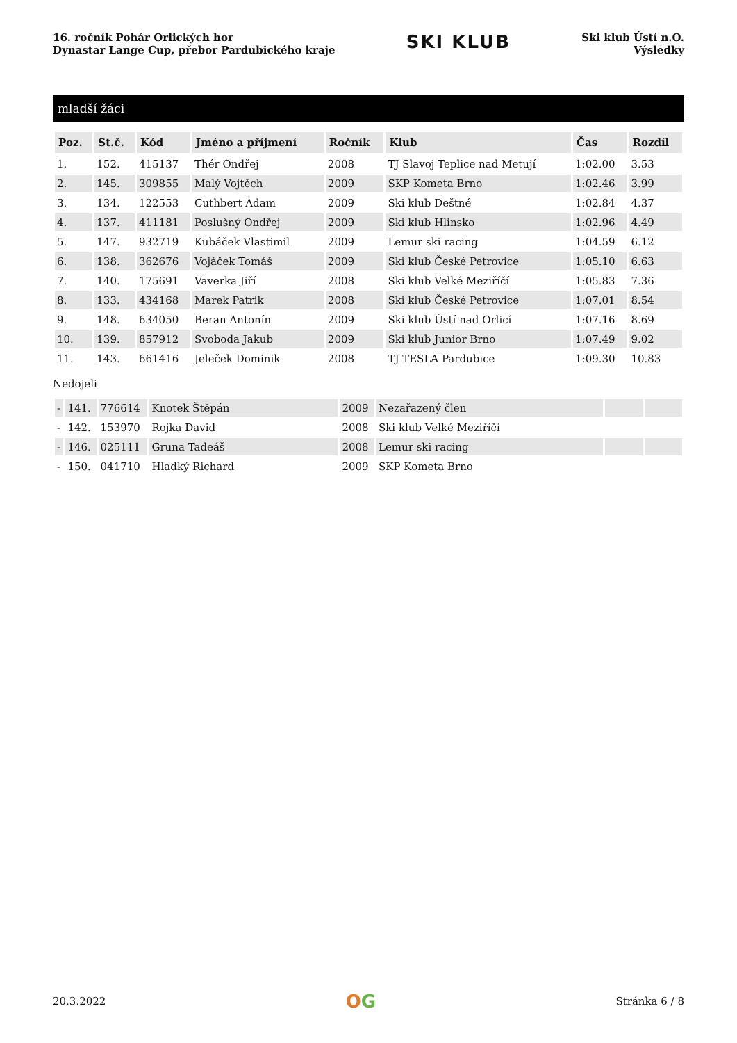16. ročník Pohár Orlických hor
Dynastar Lange Cup, přebor Pardubického kraje
SKI KLUB
Ski klub Ústí n.O.
Výsledky
mladší žáci
| Poz. | St.č. | Kód | Jméno a příjmení | Ročník | Klub | Čas | Rozdíl |
| --- | --- | --- | --- | --- | --- | --- | --- |
| 1. | 152. | 415137 | Thér Ondřej | 2008 | TJ Slavoj Teplice nad Metují | 1:02.00 | 3.53 |
| 2. | 145. | 309855 | Malý Vojtěch | 2009 | SKP Kometa Brno | 1:02.46 | 3.99 |
| 3. | 134. | 122553 | Cuthbert Adam | 2009 | Ski klub Deštné | 1:02.84 | 4.37 |
| 4. | 137. | 411181 | Poslušný Ondřej | 2009 | Ski klub Hlinsko | 1:02.96 | 4.49 |
| 5. | 147. | 932719 | Kubáček Vlastimil | 2009 | Lemur ski racing | 1:04.59 | 6.12 |
| 6. | 138. | 362676 | Vojáček Tomáš | 2009 | Ski klub České Petrovice | 1:05.10 | 6.63 |
| 7. | 140. | 175691 | Vaverka Jiří | 2008 | Ski klub Velké Meziříčí | 1:05.83 | 7.36 |
| 8. | 133. | 434168 | Marek Patrik | 2008 | Ski klub České Petrovice | 1:07.01 | 8.54 |
| 9. | 148. | 634050 | Beran Antonín | 2009 | Ski klub Ústí nad Orlicí | 1:07.16 | 8.69 |
| 10. | 139. | 857912 | Svoboda Jakub | 2009 | Ski klub Junior Brno | 1:07.49 | 9.02 |
| 11. | 143. | 661416 | Jeleček Dominik | 2008 | TJ TESLA Pardubice | 1:09.30 | 10.83 |
Nedojeli
| - | 141. | 776614 | Knotek Štěpán | 2009 | Nezařazený člen | | |
| - | 142. | 153970 | Rojka David | 2008 | Ski klub Velké Meziříčí | | |
| - | 146. | 025111 | Gruna Tadeáš | 2008 | Lemur ski racing | | |
| - | 150. | 041710 | Hladký Richard | 2009 | SKP Kometa Brno | | |
20.3.2022
OG
Stránka 6 / 8